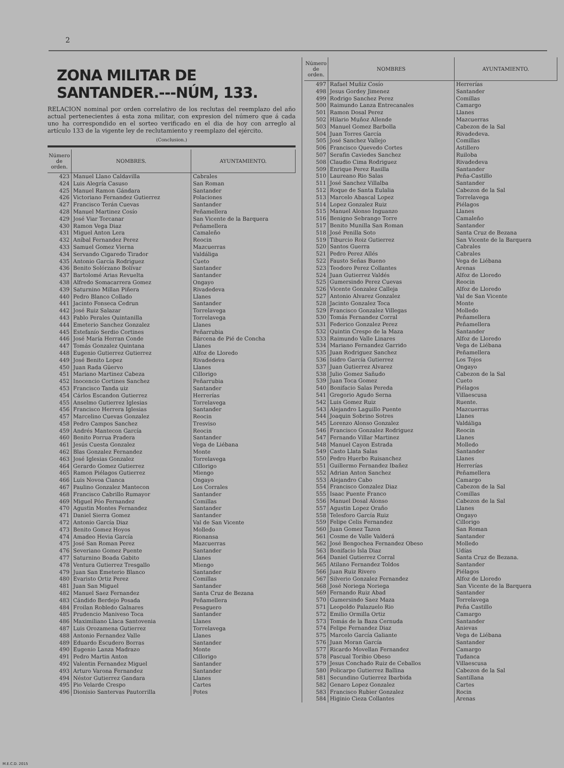2
ZONA MILITAR DE SANTANDER.---NÚM, 133.
RELACION nominal por orden correlativo de los reclutas del reemplazo del año actual pertenecientes á esta zona militar, con expresion del número que á cada uno ha correspondido en el sorteo verificado en el dia de hoy con arreglo al artículo 133 de la vigente ley de reclutamiento y reemplazo del ejército.
(Conclusion.)
| Número de orden. | NOMBRES. | AYUNTAMIENTO. |
| --- | --- | --- |
| 423 | Manuel Llano Caldavilla | Cabrales |
| 424 | Luis Alegría Casuso | San Roman |
| 425 | Manuel Ramon Gándara | Santander |
| 426 | Victoriano Fernandez Gutierrez | Polaciones |
| 427 | Francisco Terán Cuevas | Santander |
| 428 | Manuel Martinez Cosío | Peñamellera |
| 429 | José Viar Torcanar | San Vicente de la Barquera |
| 430 | Ramon Vega Diaz | Peñamellera |
| 431 | Miguel Anton Lera | Camaleño |
| 432 | Aníbal Fernandez Perez | Reocin |
| 433 | Samuel Gomez Vierna | Mazcuerras |
| 434 | Servando Cigaredo Tirador | Valdáliga |
| 435 | Antonio García Rodriguez | Cueto |
| 436 | Benito Solórzano Bolívar | Santander |
| 437 | Bartolomé Arias Revuelta | Santander |
| 438 | Alfredo Somacarrera Gomez | Ongayo |
| 439 | Saturnino Millan Piñera | Rivadedeva |
| 440 | Pedro Blanco Collado | Llanes |
| 441 | Jacinto Fonseca Cedrun | Santander |
| 442 | José Ruiz Salazar | Torrelavega |
| 443 | Pablo Perales Quintanilla | Torrelavega |
| 444 | Emeterio Sanchez Gonzalez | Llanes |
| 445 | Estefanío Serdio Cortines | Peñarrubia |
| 446 | José María Herran Conde | Bárcena de Pié de Concha |
| 447 | Tomás Gonzalez Quintana | Llanes |
| 448 | Eugenio Gutierrez Gutierrez | Alfoz de Lloredo |
| 449 | José Benito Lopez | Rivadedeva |
| 450 | Juan Rada Güervo | Llanes |
| 451 | Mariano Martinez Cabeza | Cillorigo |
| 452 | Inocencio Cortines Sanchez | Peñarrubia |
| 453 | Francisco Tanda uiz | Santander |
| 454 | Cárlos Escandon Gutierrez | Herrerías |
| 455 | Anselmo Gutierrez Iglesias | Torrelavega |
| 456 | Francisco Herrera Iglesias | Santander |
| 457 | Marcelino Cuevas Gonzalez | Reocin |
| 458 | Pedro Campos Sanchez | Tresviso |
| 459 | Andrés Mantecon García | Reocin |
| 460 | Benito Porrua Pradera | Santander |
| 461 | Jesús Cuesta Gonzalez | Vega de Liébana |
| 462 | Blas Gonzalez Fernandez | Monte |
| 463 | José Iglesias Gonzalez | Torrelavega |
| 464 | Gerardo Gomez Gutierrez | Cillorigo |
| 465 | Ramon Piélagos Gutierrez | Miengo |
| 466 | Luis Novoa Cianca | Ongayo |
| 467 | Paulino Gonzalez Mantecon | Los Corrales |
| 468 | Francisco Cabrillo Rumayor | Santander |
| 469 | Miguel Póo Fernandez | Comillas |
| 470 | Agustin Montes Fernandez | Santander |
| 471 | Daniel Sierra Gomez | Santander |
| 472 | Antonio García Diaz | Val de San Vicente |
| 473 | Benito Gomez Hoyos | Molledo |
| 474 | Amadeo Hevia García | Rionansa |
| 475 | José San Roman Perez | Mazcuerras |
| 476 | Severiano Gomez Puente | Santander |
| 477 | Saturnino Boada Gabito | Llanes |
| 478 | Ventura Gutierrez Tresgallo | Miengo |
| 479 | Juan San Emeterio Blanco | Santander |
| 480 | Evaristo Ortiz Perez | Comillas |
| 481 | Juan San Miguel | Santander |
| 482 | Manuel Saez Fernandez | Santa Cruz de Bezana |
| 483 | Cándido Berdejo Posada | Peñamellera |
| 484 | Froilan Robledo Galnares | Pesaguero |
| 485 | Prudencio Maniveso Toca | Santander |
| 486 | Maximiliano Llaca Santovenia | Llanes |
| 487 | Luis Orozamena Gutierrez | Torrelavega |
| 488 | Antonio Fernandez Valle | Llanes |
| 489 | Eduardo Escudero Borras | Santander |
| 490 | Eugenio Lanza Madrazo | Monte |
| 491 | Pedro Martin Anton | Cillorigo |
| 492 | Valentin Fernandez Miguel | Santander |
| 493 | Arturo Varona Fernandez | Santander |
| 494 | Néstor Gutierrez Gandara | Llanes |
| 495 | Pio Velarde Crespo | Cartes |
| 496 | Dionisio Santervas Pautorrilla | Potes |
| Número de orden. | NOMBRES | AYUNTAMIENTO. |
| --- | --- | --- |
| 497 | Rafael Muñiz Cosío | Herrerías |
| 498 | Jesus Gordey Jimenez | Santander |
| 499 | Rodrigo Sanchez Perez | Comillas |
| 500 | Raimundo Lanza Entrecanales | Camargo |
| 501 | Ramon Dosal Perez | Llanes |
| 502 | Hilario Muñoz Allende | Mazcuerras |
| 503 | Manuel Gomez Barbolla | Cabezon de la Sal |
| 504 | Juan Torres García | Rivadedeva. |
| 505 | José Sanchez Vallejo | Comillas |
| 506 | Francisco Quevedo Cortes | Astillero |
| 507 | Serafin Caviedes Sanchez | Ruiloba |
| 508 | Claudio Cima Rodriguez | Rivadedeva |
| 509 | Enrique Perez Rasilla | Santander |
| 510 | Laureano Rio Salas | Peña-Castillo |
| 511 | José Sanchez Villalba | Santander |
| 512 | Roque de Santa Eulalia | Cabezon de la Sal |
| 513 | Marcelo Abascal Lopez | Torrelavega |
| 514 | Lopez Gonzalez Ruiz | Piélagos |
| 515 | Manuel Alonso Inguanzo | Llanes |
| 516 | Benigno Sebrango Torre | Camaleño |
| 517 | Benito Munilla San Roman | Santander |
| 518 | José Penilla Soto | Santa Cruz de Bezana |
| 519 | Tiburcio Roiz Gutierrez | San Vicente de la Barquera |
| 520 | Santos Guerra | Cabrales |
| 521 | Pedro Perez Allés | Cabrales |
| 522 | Fausto Señas Bueno | Vega de Liébana |
| 523 | Teodoro Perez Collantes | Arenas |
| 524 | Juan Gutierrez Valdés | Alfoz de Lloredo |
| 525 | Gumersindo Perez Cuevas | Reocin |
| 526 | Vicente Gonzalez Calleja | Alfoz de Lloredo |
| 527 | Antonio Alvarez Gonzalez | Val de San Vicente |
| 528 | Jacinto Gonzalez Toca | Monte |
| 529 | Francisco Gonzalez Villegas | Molledo |
| 530 | Tomás Fernandez Corral | Peñamellera |
| 531 | Federico Gonzalez Perez | Peñamellera |
| 532 | Quintin Crespo de la Maza | Santander |
| 533 | Raimundo Valle Linares | Alfoz de Lloredo |
| 534 | Mariano Fernandez Garrido | Vega de Liébana |
| 535 | Juan Rodriguez Sanchez | Peñamellera |
| 536 | Isidro García Gutierrez | Los Tojos |
| 537 | Juan Gutierrez Alvarez | Ongayo |
| 538 | Julio Gomez Sañudo | Cabezon de la Sal |
| 539 | Juan Toca Gomez | Cueto |
| 540 | Bonifacio Salas Pereda | Piélagos |
| 541 | Gregorio Agudo Serna | Villaescusa |
| 542 | Luis Gomez Ruiz | Ruente. |
| 543 | Alejandro Laguillo Puente | Mazcuerras |
| 544 | Joaquin Sobrino Sotres | Llanes |
| 545 | Lorenzo Alonso Gonzalez | Valdáliga |
| 546 | Francisco Gonzalez Rodriguez | Reocin |
| 547 | Fernando Villar Martinez | Llanes |
| 548 | Manuel Cayon Estrada | Molledo |
| 549 | Casto Llata Salas | Santander |
| 550 | Pedro Huerbo Ruisanchez | Llanes |
| 551 | Guillermo Fernandez Ibañez | Herrerías |
| 552 | Adrian Anton Sanchez | Peñamellera |
| 553 | Alejandro Cabo | Camargo |
| 554 | Francisco Gonzalez Diaz | Cabezon de la Sal |
| 555 | Isaac Puente Franco | Comillas |
| 556 | Manuel Dosal Alonso | Cabezon de la Sal |
| 557 | Agustin Lopez Oraño | Llanes |
| 558 | Telesforo García Ruiz | Ongayo |
| 559 | Felipe Celis Fernandez | Cillorigo |
| 560 | Juan Gomez Tazon | San Roman |
| 561 | Cosme de Valle Valderá | Santander |
| 562 | José Bengochea Fernandez Obeso | Molledo |
| 563 | Bonifacio Isla Diaz | Udías |
| 564 | Daniel Gutierrez Corral | Santa Cruz de Bezana. |
| 565 | Atilano Fernandez Toldos | Santander |
| 566 | Juan Ruiz Rivero | Piélagos |
| 567 | Silverio Gonzalez Fernandez | Alfoz de Lloredo |
| 568 | José Noriega Noriega | San Vicente de la Barquera |
| 569 | Fernando Ruiz Abad | Santander |
| 570 | Gumersindo Saez Maza | Torrelavega |
| 571 | Leopoldo Palazuelo Rio | Peña Castillo |
| 572 | Emilio Ormilla Ortiz | Camargo |
| 573 | Tomás de la Baza Cernuda | Santander |
| 574 | Felipe Fernandez Diaz | Anievas |
| 575 | Marcelo García Galiante | Vega de Liébana |
| 576 | Juan Moran García | Santander |
| 577 | Ricardo Movellan Fernandez | Camargo |
| 578 | Pascual Toribio Obeso | Tudanca |
| 579 | Jesus Conchado Ruiz de Ceballos | Villaescusa |
| 580 | Policarpo Gutierrez Ballina | Cabezon de la Sal |
| 581 | Secundino Gutierrez Ibarbida | Santillana |
| 582 | Genaro Lopez Gonzalez | Cartes |
| 583 | Francisco Rubier Gonzalez | Rocin |
| 584 | Higinio Cieza Collantes | Arenas |
M.E.C.D. 2015